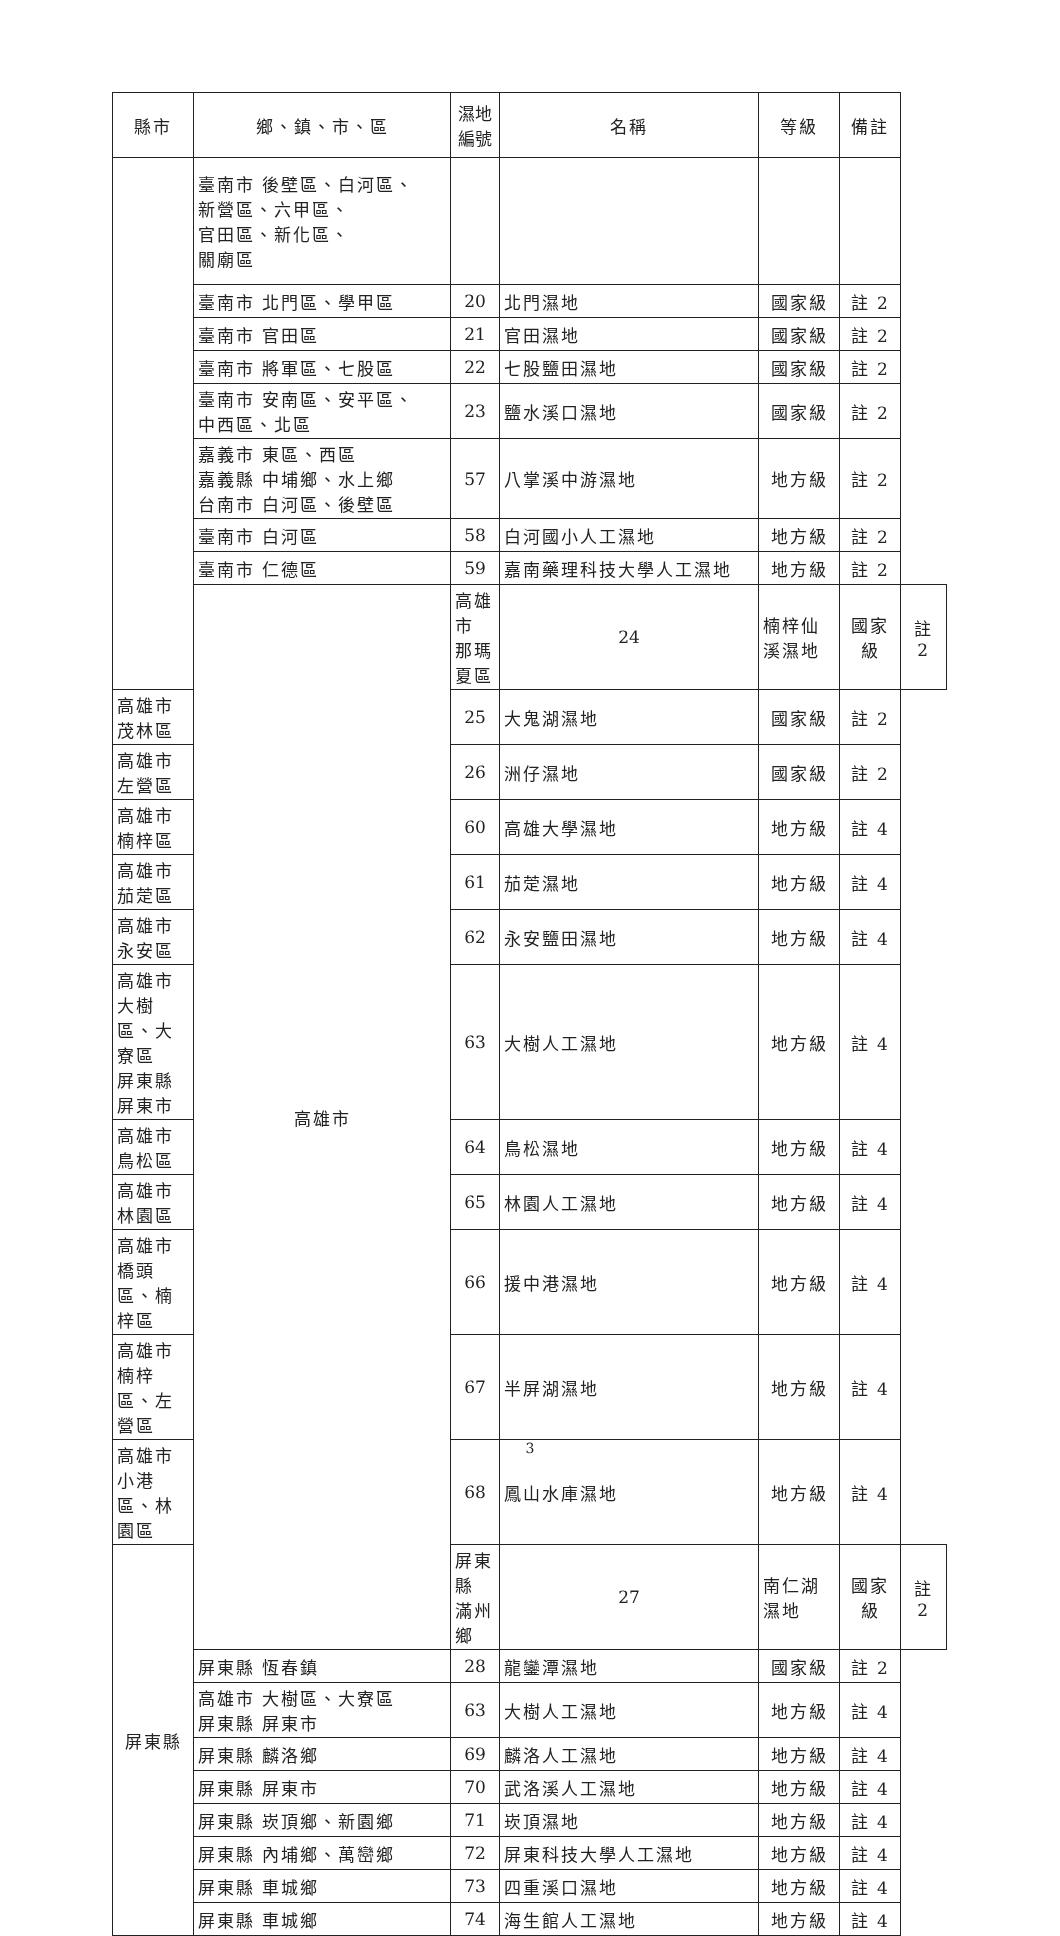| 縣市 | 鄉、鎮、市、區 | 濕地編號 | 名稱 | 等級 | 備註 | |
| --- | --- | --- | --- | --- | --- | --- |
| | 臺南市 後壁區、白河區、 新營區、六甲區、 官田區、新化區、 關廟區 | | | | | |
| | 臺南市 北門區、學甲區 | 20 | 北門濕地 | 國家級 | 註 2 | |
| | 臺南市 官田區 | 21 | 官田濕地 | 國家級 | 註 2 | |
| | 臺南市 將軍區、七股區 | 22 | 七股鹽田濕地 | 國家級 | 註 2 | |
| | 臺南市 安南區、安平區、 中西區、北區 | 23 | 鹽水溪口濕地 | 國家級 | 註 2 | |
| | 嘉義市 東區、西區 嘉義縣 中埔鄉、水上鄉 台南市 白河區、後壁區 | 57 | 八掌溪中游濕地 | 地方級 | 註 2 | |
| | 臺南市 白河區 | 58 | 白河國小人工濕地 | 地方級 | 註 2 | |
| | 臺南市 仁德區 | 59 | 嘉南藥理科技大學人工濕地 | 地方級 | 註 2 | |
| | 高雄市 | 高雄市 那瑪夏區 | 24 | 楠梓仙溪濕地 | 國家級 | 註 2 |
| 高雄市 茂林區 | | 25 | 大鬼湖濕地 | 國家級 | 註 2 | |
| 高雄市 左營區 | | 26 | 洲仔濕地 | 國家級 | 註 2 | |
| 高雄市 楠梓區 | | 60 | 高雄大學濕地 | 地方級 | 註 4 | |
| 高雄市 茄萣區 | | 61 | 茄萣濕地 | 地方級 | 註 4 | |
| 高雄市 永安區 | | 62 | 永安鹽田濕地 | 地方級 | 註 4 | |
| 高雄市 大樹區、大寮區 屏東縣 屏東市 | | 63 | 大樹人工濕地 | 地方級 | 註 4 | |
| 高雄市 鳥松區 | | 64 | 鳥松濕地 | 地方級 | 註 4 | |
| 高雄市 林園區 | | 65 | 林園人工濕地 | 地方級 | 註 4 | |
| 高雄市 橋頭區、楠梓區 | | 66 | 援中港濕地 | 地方級 | 註 4 | |
| 高雄市 楠梓區、左營區 | | 67 | 半屏湖濕地 | 地方級 | 註 4 | |
| 高雄市 小港區、林園區 | | 68 | 鳳山水庫濕地 | 地方級 | 註 4 | |
| 屏東縣 | | 屏東縣 滿州鄉 | 27 | 南仁湖濕地 | 國家級 | 註 2 |
| | 屏東縣 恆春鎮 | 28 | 龍鑾潭濕地 | 國家級 | 註 2 | |
| | 高雄市 大樹區、大寮區 屏東縣 屏東市 | 63 | 大樹人工濕地 | 地方級 | 註 4 | |
| | 屏東縣 麟洛鄉 | 69 | 麟洛人工濕地 | 地方級 | 註 4 | |
| | 屏東縣 屏東市 | 70 | 武洛溪人工濕地 | 地方級 | 註 4 | |
| | 屏東縣 崁頂鄉、新園鄉 | 71 | 崁頂濕地 | 地方級 | 註 4 | |
| | 屏東縣 內埔鄉、萬巒鄉 | 72 | 屏東科技大學人工濕地 | 地方級 | 註 4 | |
| | 屏東縣 車城鄉 | 73 | 四重溪口濕地 | 地方級 | 註 4 | |
| | 屏東縣 車城鄉 | 74 | 海生館人工濕地 | 地方級 | 註 4 | |
3